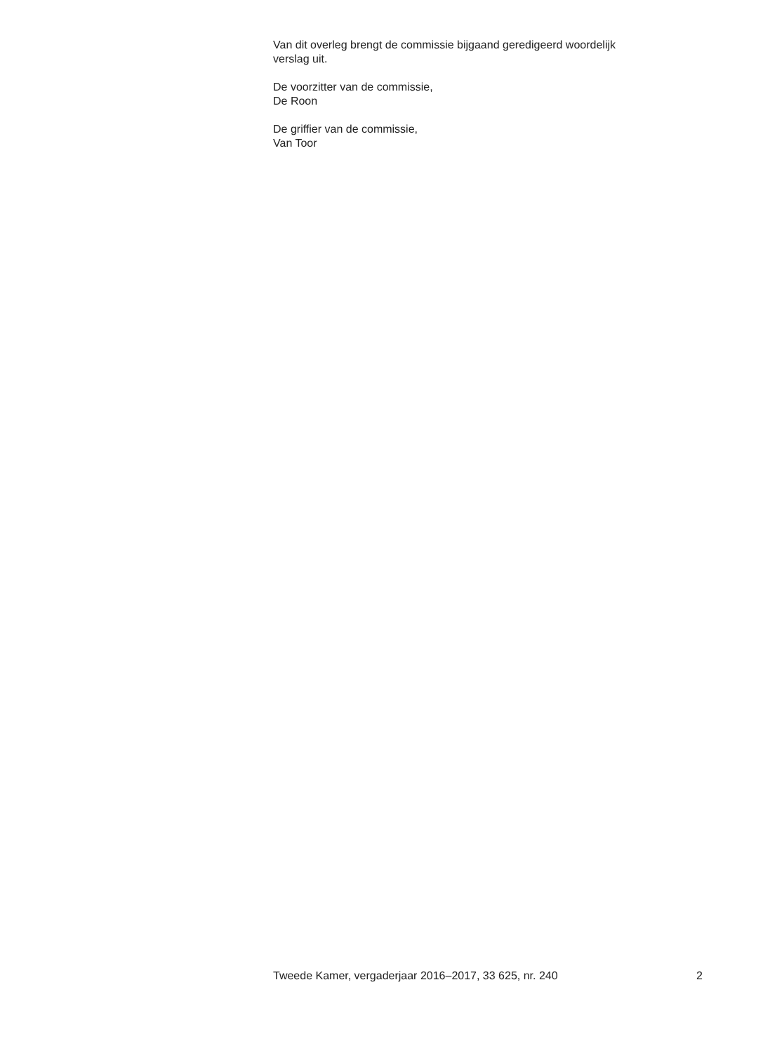Van dit overleg brengt de commissie bijgaand geredigeerd woordelijk
verslag uit.
De voorzitter van de commissie,
De Roon
De griffier van de commissie,
Van Toor
Tweede Kamer, vergaderjaar 2016–2017, 33 625, nr. 240 2